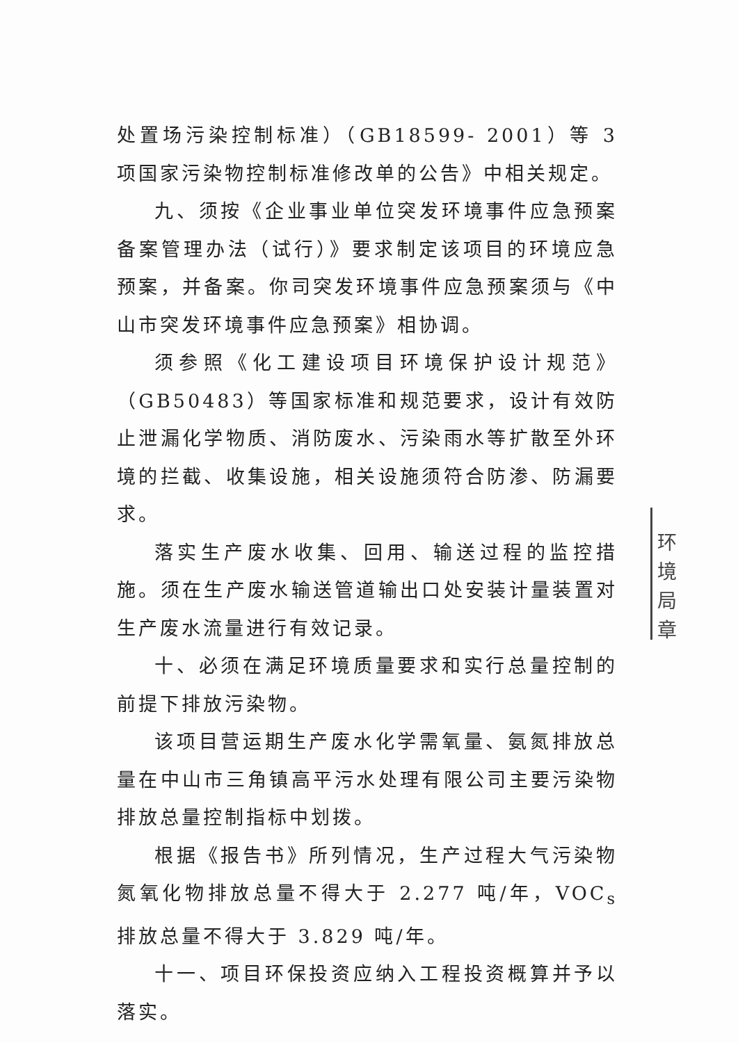处置场污染控制标准）（GB18599- 2001）等 3 项国家污染物控制标准修改单的公告》中相关规定。
九、须按《企业事业单位突发环境事件应急预案备案管理办法（试行）》要求制定该项目的环境应急预案，并备案。你司突发环境事件应急预案须与《中山市突发环境事件应急预案》相协调。
须参照《化工建设项目环境保护设计规范》（GB50483）等国家标准和规范要求，设计有效防止泄漏化学物质、消防废水、污染雨水等扩散至外环境的拦截、收集设施，相关设施须符合防渗、防漏要求。
落实生产废水收集、回用、输送过程的监控措施。须在生产废水输送管道输出口处安装计量装置对生产废水流量进行有效记录。
十、必须在满足环境质量要求和实行总量控制的前提下排放污染物。
该项目营运期生产废水化学需氧量、氨氮排放总量在中山市三角镇高平污水处理有限公司主要污染物排放总量控制指标中划拨。
根据《报告书》所列情况，生产过程大气污染物氮氧化物排放总量不得大于 2.277 吨/年，VOC<sub>s</sub>排放总量不得大于 3.829 吨/年。
十一、项目环保投资应纳入工程投资概算并予以落实。
环境局章